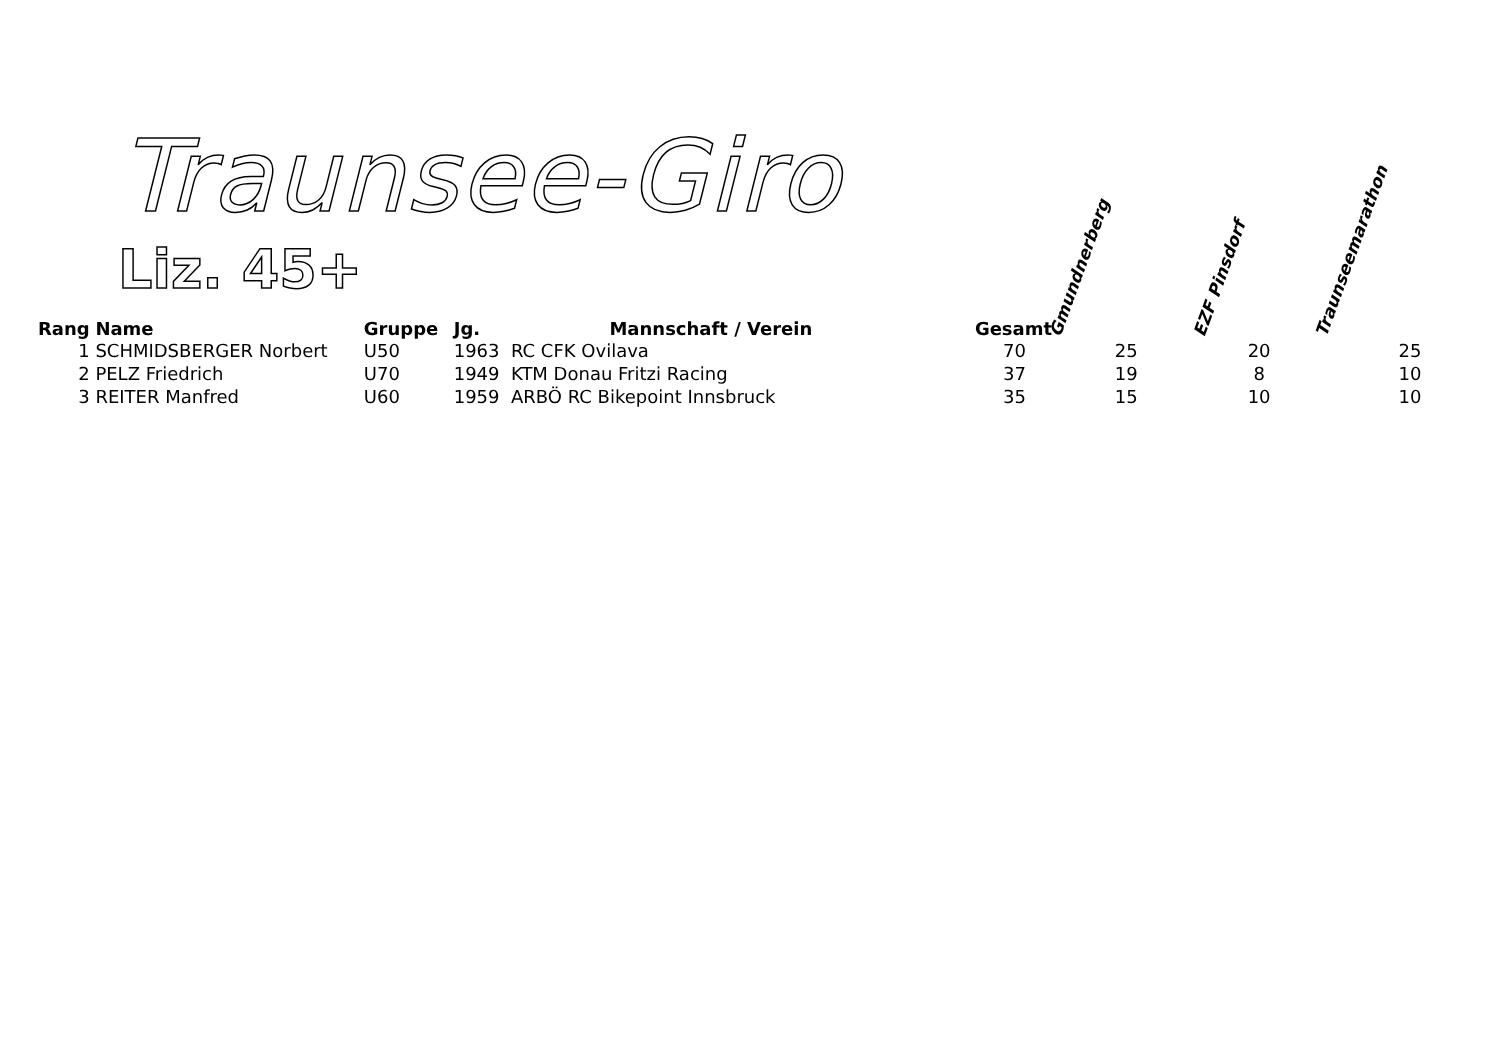Traunsee-Giro
Liz. 45+
| Rang | Name | Gruppe | Jg. | Mannschaft / Verein | Gesamt | Gmundnerberg | EZF Pinsdorf | Traunseemarathon |
| --- | --- | --- | --- | --- | --- | --- | --- | --- |
| 1 | SCHMIDSBERGER Norbert | U50 | 1963 RC CFK Ovilava | | 70 | 25 | 20 | 25 |
| 2 | PELZ Friedrich | U70 | 1949 KTM Donau Fritzi Racing | | 37 | 19 | 8 | 10 |
| 3 | REITER Manfred | U60 | 1959 ARBÖ RC Bikepoint Innsbruck | | 35 | 15 | 10 | 10 |